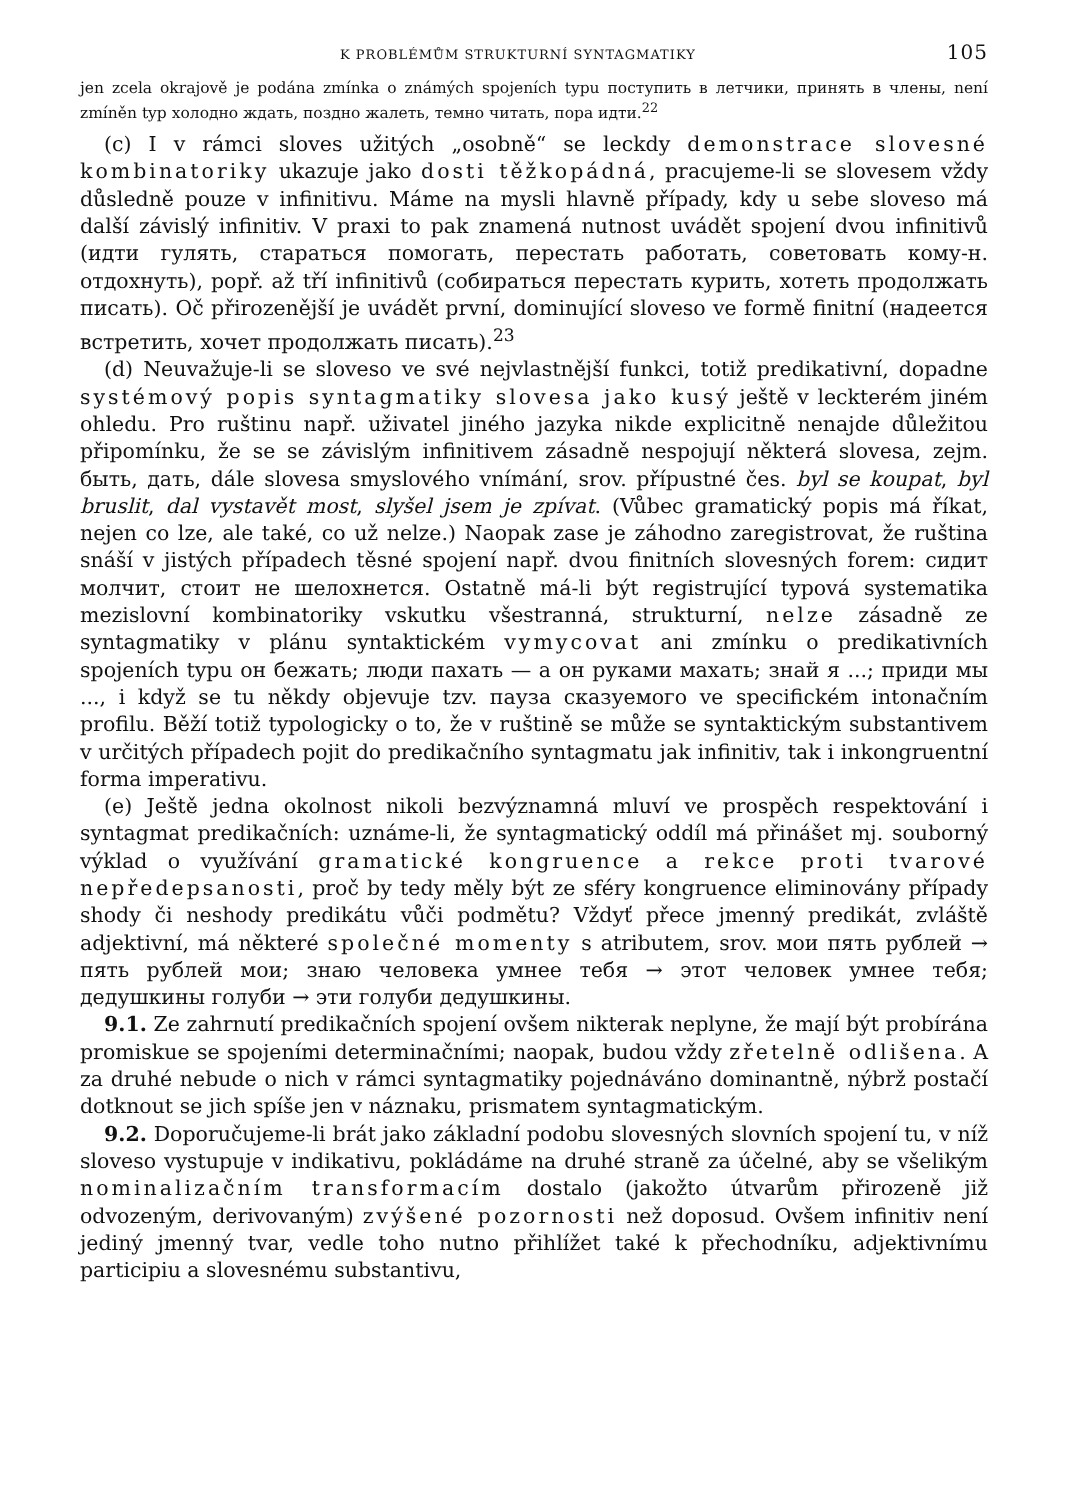K PROBLÉMŮM STRUKTURNÍ SYNTAGMATIKY 105
jen zcela okrajově je podána zmínka o známých spojeních typu поступить в летчики, принять в члены, není zmíněn typ холодно ждать, поздно жалеть, темно читать, пора идти.<sup>22</sup>
(c) I v rámci sloves užitých „osobně“ se leckdy demonstrace slovesné kombinatoriky ukazuje jako dosti těžkopádná, pracujeme-li se slovesem vždy důsledně pouze v infinitivu. Máme na mysli hlavně případy, kdy u sebe sloveso má další závislý infinitiv. V praxi to pak znamená nutnost uvádět spojení dvou infinitivů (идти гулять, стараться помогать, перестать работать, советовать кому-н. отдохнуть), popř. až tří infinitivů (собираться перестать курить, хотеть продолжать писать). Oč přirozenější je uvádět první, dominující sloveso ve formě finitní (надеется встретить, хочет продолжать писать).<sup>23</sup>
(d) Neuvažuje-li se sloveso ve své nejvlastnější funkci, totiž predikativní, dopadne systémový popis syntagmatiky slovesa jako kusý ještě v leckterém jiném ohledu. Pro ruštinu např. uživatel jiného jazyka nikde explicitně nenajde důležitou připomínku, že se se závislým infinitivem zásadně nespojují některá slovesa, zejm. быть, дать, dále slovesa smyslového vnímání, srov. přípustné čes. byl se koupat, byl bruslit, dal vystavět most, slyšel jsem je zpívat. (Vůbec gramatický popis má říkat, nejen co lze, ale také, co už nelze.) Naopak zase je záhodno zaregistrovat, že ruština snáší v jistých případech těsné spojení např. dvou finitních slovesných forem: сидит молчит, стоит не шелохнется. Ostatně má-li být registrující typová systematika mezislovní kombinatoriky vskutku všestranná, strukturní, nelze zásadně ze syntagmatiky v plánu syntaktickém vymycovat ani zmínku o predikativních spojeních typu он бежать; люди пахать — а он руками махать; знай я ...; приди мы ..., i když se tu někdy objevuje tzv. пауза сказуемого ve specifickém intonačním profilu. Běží totiž typologicky o to, že v ruštině se může se syntaktickým substantivem v určitých případech pojit do predikačního syntagmatu jak infinitiv, tak i inkongruentní forma imperativu.
(e) Ještě jedna okolnost nikoli bezvýznamná mluví ve prospěch respektování i syntagmat predikačních: uznáme-li, že syntagmatický oddíl má přinášet mj. souborný výklad o využívání gramatické kongruence a rekce proti tvarové nepředepsanosti, proč by tedy měly být ze sféry kongruence eliminovány případy shody či neshody predikátu vůči podmětu? Vždyť přece jmenný predikát, zvláště adjektivní, má některé společné momenty s atributem, srov. мои пять рублей → пять рублей мои; знаю человека умнее тебя → этот человек умнее тебя; дедушкины голуби → эти голуби дедушкины.
9.1. Ze zahrnutí predikačních spojení ovšem nikterak neplyne, že mají být probírána promiskue se spojeními determinačními; naopak, budou vždy zřetelně odlišena. A za druhé nebude o nich v rámci syntagmatiky pojednáváno dominantně, nýbrž postačí dotknout se jich spíše jen v náznaku, prismatem syntagmatickým.
9.2. Doporučujeme-li brát jako základní podobu slovesných slovních spojení tu, v níž sloveso vystupuje v indikativu, pokládáme na druhé straně za účelné, aby se všelikým nominalizačním transformacím dostalo (jakožto útvarům přirozeně již odvozeným, derivovaným) zvýšené pozornosti než doposud. Ovšem infinitiv není jediný jmenný tvar, vedle toho nutno přihlížet také k přechodníku, adjektivnímu participiu a slovesnému substantivu,